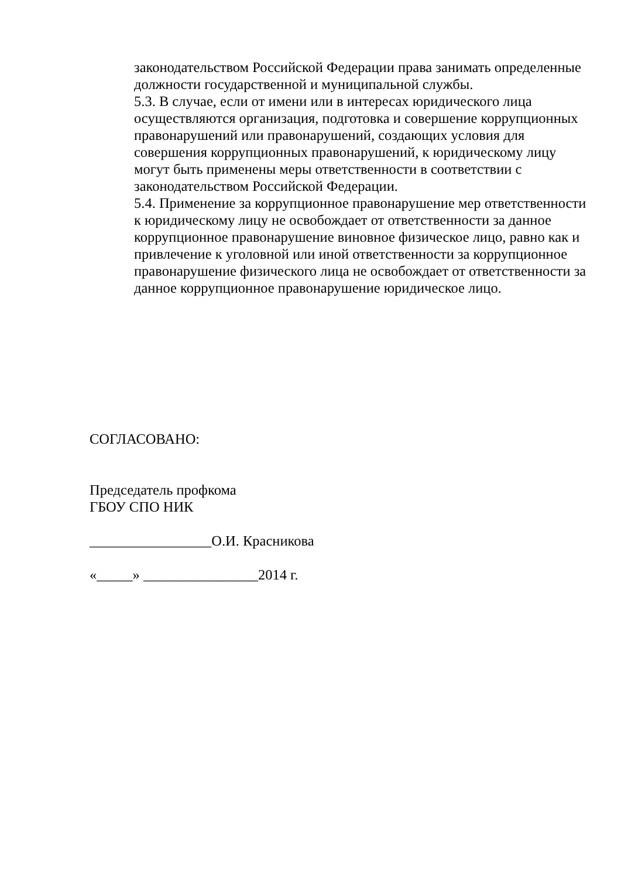законодательством Российской Федерации права занимать определенные должности государственной и муниципальной службы.
5.3. В случае, если от имени или в интересах юридического лица осуществляются организация, подготовка и совершение коррупционных правонарушений или правонарушений, создающих условия для совершения коррупционных правонарушений, к юридическому лицу могут быть применены меры ответственности в соответствии с законодательством Российской Федерации.
5.4. Применение за коррупционное правонарушение мер ответственности к юридическому лицу не освобождает от ответственности за данное коррупционное правонарушение виновное физическое лицо, равно как и привлечение к уголовной или иной ответственности за коррупционное правонарушение физического лица не освобождает от ответственности за данное коррупционное правонарушение юридическое лицо.
СОГЛАСОВАНО:
Председатель профкома
ГБОУ СПО НИК
_________________О.И. Красникова
«_____» ________________2014 г.